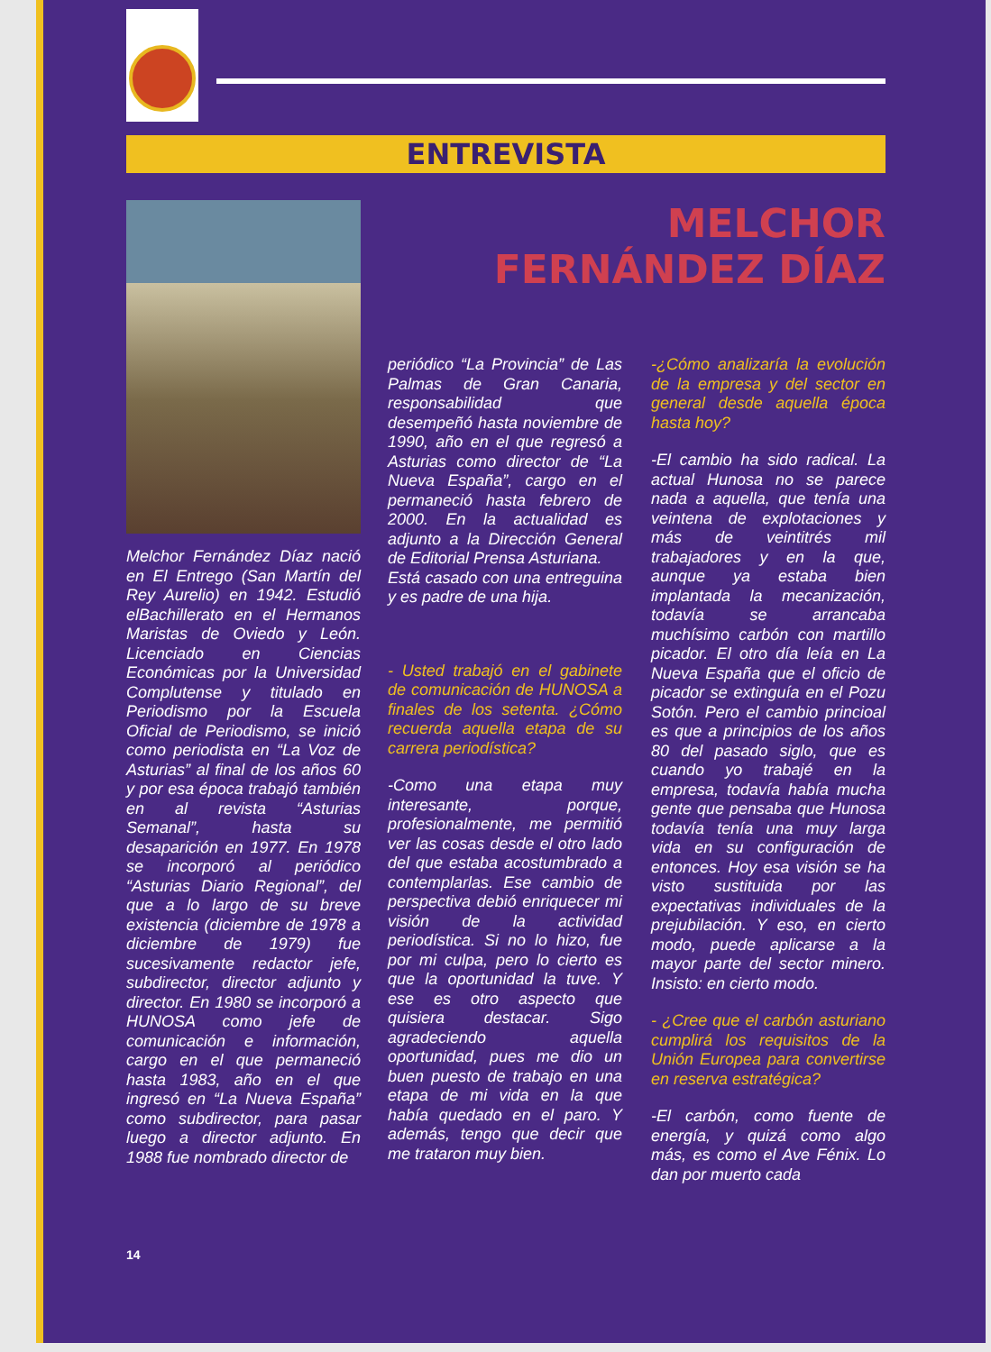ENTREVISTA
Melchor Fernández Díaz nació en El Entrego (San Martín del Rey Aurelio) en 1942. Estudió elBachillerato en el Hermanos Maristas de Oviedo y León. Licenciado en Ciencias Económicas por la Universidad Complutense y titulado en Periodismo por la Escuela Oficial de Periodismo, se inició como periodista en “La Voz de Asturias” al final de los años 60 y por esa época trabajó también en al revista “Asturias Semanal”, hasta su desaparición en 1977. En 1978 se incorporó al periódico “Asturias Diario Regional”, del que a lo largo de su breve existencia (diciembre de 1978 a diciembre de 1979) fue sucesivamente redactor jefe, subdirector, director adjunto y director. En 1980 se incorporó a HUNOSA como jefe de comunicación e información, cargo en el que permaneció hasta 1983, año en el que ingresó en “La Nueva España” como subdirector, para pasar luego a director adjunto. En 1988 fue nombrado director de
MELCHOR FERNÁNDEZ DÍAZ
periódico “La Provincia” de Las Palmas de Gran Canaria, responsabilidad que desempeñó hasta noviembre de 1990, año en el que regresó a Asturias como director de “La Nueva España”, cargo en el permaneció hasta febrero de 2000. En la actualidad es adjunto a la Dirección General de Editorial Prensa Asturiana.
Está casado con una entreguina y es padre de una hija.
- Usted trabajó en el gabinete de comunicación de HUNOSA a finales de los setenta. ¿Cómo recuerda aquella etapa de su carrera periodística?
-Como una etapa muy interesante, porque, profesionalmente, me permitió ver las cosas desde el otro lado del que estaba acostumbrado a contemplarlas. Ese cambio de perspectiva debió enriquecer mi visión de la actividad periodística. Si no lo hizo, fue por mi culpa, pero lo cierto es que la oportunidad la tuve. Y ese es otro aspecto que quisiera destacar. Sigo agradeciendo aquella oportunidad, pues me dio un buen puesto de trabajo en una etapa de mi vida en la que había quedado en el paro. Y además, tengo que decir que me trataron muy bien.
-¿Cómo analizaría la evolución de la empresa y del sector en general desde aquella época hasta hoy?
-El cambio ha sido radical. La actual Hunosa no se parece nada a aquella, que tenía una veintena de explotaciones y más de veintitrés mil trabajadores y en la que, aunque ya estaba bien implantada la mecanización, todavía se arrancaba muchísimo carbón con martillo picador. El otro día leía en La Nueva España que el oficio de picador se extinguía en el Pozu Sotón. Pero el cambio princioal es que a principios de los años 80 del pasado siglo, que es cuando yo trabajé en la empresa, todavía había mucha gente que pensaba que Hunosa todavía tenía una muy larga vida en su configuración de entonces. Hoy esa visión se ha visto sustituida por las expectativas individuales de la prejubilación. Y eso, en cierto modo, puede aplicarse a la mayor parte del sector minero. Insisto: en cierto modo.
- ¿Cree que el carbón asturiano cumplirá los requisitos de la Unión Europea para convertirse en reserva estratégica?
-El carbón, como fuente de energía, y quizá como algo más, es como el Ave Fénix. Lo dan por muerto cada
14